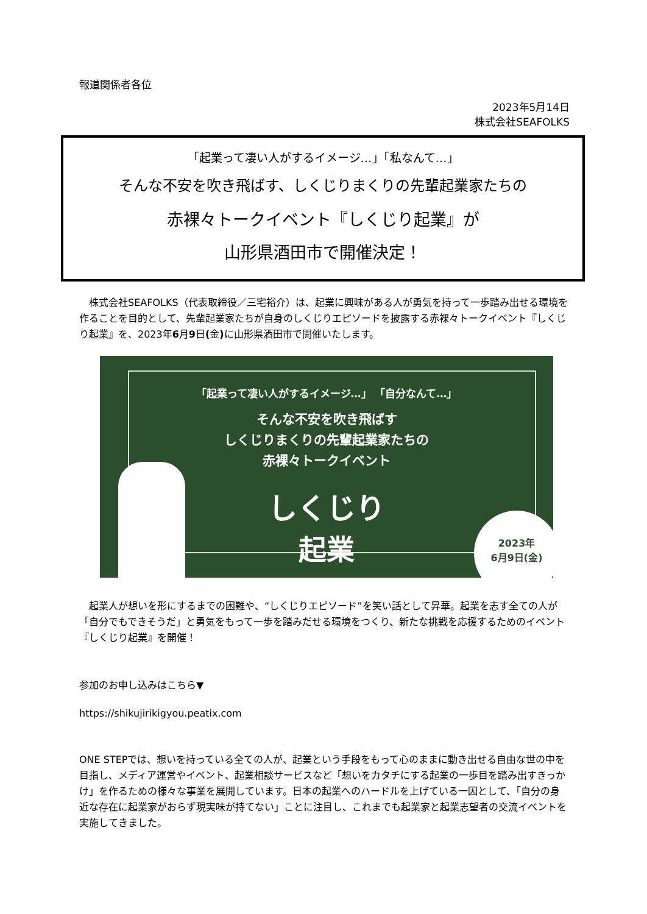報道関係者各位
2023年5月14日
株式会社SEAFOLKS
「起業って凄い人がするイメージ…」「私なんて…」
そんな不安を吹き飛ばす、しくじりまくりの先輩起業家たちの
赤裸々トークイベント『しくじり起業』が
山形県酒田市で開催決定！
　株式会社SEAFOLKS（代表取締役／三宅裕介）は、起業に興味がある人が勇気を持って一歩踏み出せる環境を作ることを目的として、先輩起業家たちが自身のしくじりエピソードを披露する赤裸々トークイベント『しくじり起業』を、2023年6月9日(金) に山形県酒田市で開催いたします。
「起業って凄い人がするイメージ…」 「自分なんて…」
そんな不安を吹き飛ばす
しくじりまくりの先輩起業家たちの
赤裸々トークイベント
しくじり
起業
2023年
6月9日(金)
　起業人が想いを形にするまでの困難や、“しくじりエピソード”を笑い話として昇華。起業を志す全ての人が「自分でもできそうだ」と勇気をもって一歩を踏みだせる環境をつくり、新たな挑戦を応援するためのイベント『しくじり起業』を開催！
参加のお申し込みはこちら▼
https://shikujirikigyou.peatix.com
ONE STEPでは、想いを持っている全ての人が、起業という手段をもって心のままに動き出せる自由な世の中を目指し、メディア運営やイベント、起業相談サービスなど「想いをカタチにする起業の一歩目を踏み出すきっかけ」を作るための様々な事業を展開しています。日本の起業へのハードルを上げている一因として、「自分の身近な存在に起業家がおらず現実味が持てない」ことに注目し、これまでも起業家と起業志望者の交流イベントを実施してきました。